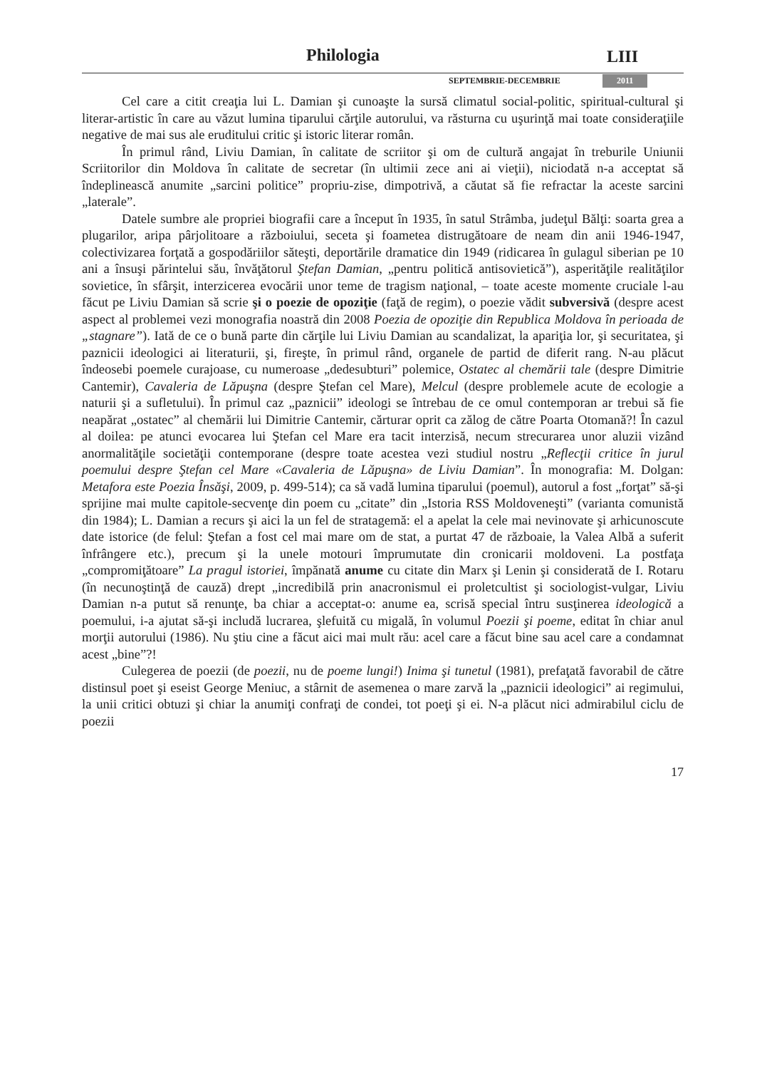Philologia LIII
SEPTEMBRIE-DECEMBRIE 2011
Cel care a citit creaţia lui L. Damian şi cunoaşte la sursă climatul social-politic, spiritual-cultural şi literar-artistic în care au văzut lumina tiparului cărţile autorului, va răsturna cu uşurinţă mai toate consideraţiile negative de mai sus ale eruditului critic şi istoric literar român.
În primul rând, Liviu Damian, în calitate de scriitor şi om de cultură angajat în treburile Uniunii Scriitorilor din Moldova în calitate de secretar (în ultimii zece ani ai vieţii), niciodată n-a acceptat să îndeplinească anumite „sarcini politice” propriu-zise, dimpotrivă, a căutat să fie refractar la aceste sarcini „laterale”.
Datele sumbre ale propriei biografii care a început în 1935, în satul Strâmba, judeţul Bălţi: soarta grea a plugarilor, aripa pârjolitoare a războiului, seceta şi foametea distrugătoare de neam din anii 1946-1947, colectivizarea forţată a gospodăriilor săteşti, deportările dramatice din 1949 (ridicarea în gulagul siberian pe 10 ani a însuşi părintelui său, învăţătorul Ştefan Damian, „pentru politică antisovietică”), asperităţile realităţilor sovietice, în sfârşit, interzicerea evocării unor teme de tragism naţional, – toate aceste momente cruciale l-au făcut pe Liviu Damian să scrie şi o poezie de opoziţie (faţă de regim), o poezie vădit subversivă (despre acest aspect al problemei vezi monografia noastră din 2008 Poezia de opoziţie din Republica Moldova în perioada de „stagnare”). Iată de ce o bună parte din cărţile lui Liviu Damian au scandalizat, la apariţia lor, şi securitatea, şi paznicii ideologici ai literaturii, şi, fireşte, în primul rând, organele de partid de diferit rang. N-au plăcut îndeosebi poemele curajoase, cu numeroase „dedesubturi” polemice, Ostatec al chemării tale (despre Dimitrie Cantemir), Cavaleria de Lăpuşna (despre Ştefan cel Mare), Melcul (despre problemele acute de ecologie a naturii şi a sufletului). În primul caz „paznicii” ideologi se întrebau de ce omul contemporan ar trebui să fie neapărat „ostatec” al chemării lui Dimitrie Cantemir, cărturar oprit ca zălog de către Poarta Otomană?! În cazul al doilea: pe atunci evocarea lui Ştefan cel Mare era tacit interzisă, necum strecurarea unor aluzii vizând anormalităţile societăţii contemporane (despre toate acestea vezi studiul nostru „Reflecţii critice în jurul poemului despre Ştefan cel Mare «Cavaleria de Lăpuşna» de Liviu Damian”. În monografia: M. Dolgan: Metafora este Poezia Însăşi, 2009, p. 499-514); ca să vadă lumina tiparului (poemul), autorul a fost „forţat” să-şi sprijine mai multe capitole-secvenţe din poem cu „citate” din „Istoria RSS Moldoveneşti” (varianta comunistă din 1984); L. Damian a recurs şi aici la un fel de stratagemă: el a apelat la cele mai nevinovate şi arhicunoscute date istorice (de felul: Ştefan a fost cel mai mare om de stat, a purtat 47 de războaie, la Valea Albă a suferit înfrângere etc.), precum şi la unele motouri împrumutate din cronicarii moldoveni. La postfaţa „compromiţătoare” La pragul istoriei, împănată anume cu citate din Marx şi Lenin şi considerată de I. Rotaru (în necunoştinţă de cauză) drept „incredibilă prin anacronismul ei proletcultist şi sociologist-vulgar, Liviu Damian n-a putut să renunţe, ba chiar a acceptat-o: anume ea, scrisă special întru susţinerea ideologică a poemului, i-a ajutat să-şi includă lucrarea, şlefuită cu migală, în volumul Poezii şi poeme, editat în chiar anul morţii autorului (1986). Nu ştiu cine a făcut aici mai mult rău: acel care a făcut bine sau acel care a condamnat acest „bine”?!
Culegerea de poezii (de poezii, nu de poeme lungi!) Inima şi tunetul (1981), prefaţată favorabil de către distinsul poet şi eseist George Meniuc, a stârnit de asemenea o mare zarvă la „paznicii ideologici” ai regimului, la unii critici obtuzi şi chiar la anumiţi confraţi de condei, tot poeţi şi ei. N-a plăcut nici admirabilul ciclu de poezii
17